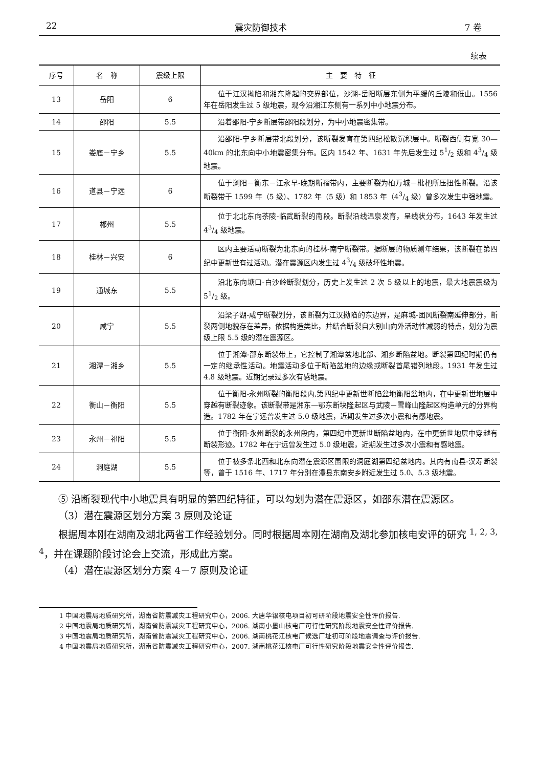22 震灾防御技术 7 卷
续表
| 序号 | 名 称 | 震级上限 | 主 要 特 征 |
| --- | --- | --- | --- |
| 13 | 岳阳 | 6 | 位于江汉拗陷和湘东隆起的交界部位，沙湖-岳阳断层东侧为平缓的丘陵和低山。1556 年在岳阳发生过 5 级地震，现今沿湘江东侧有一系列中小地震分布。 |
| 14 | 邵阳 | 5.5 | 沿着邵阳-宁乡断层带邵阳段划分，为中小地震密集带。 |
| 15 | 娄底－宁乡 | 5.5 | 沿邵阳-宁乡断层带北段划分，该断裂发育在第四纪松散沉积层中。断裂西侧有宽 30—40km 的北东向中小地震密集分布。区内 1542 年、1631 年先后发生过 51/2 级和 43/4 级地震。 |
| 16 | 道县－宁远 | 6 | 位于浏阳－衡东－江永早-晚期断褶带内，主要断裂为柏万城－枇杷所压扭性断裂。沿该断裂带于 1599 年（5 级）、1782 年（5 级）和 1853 年（43/4 级）曾多次发生中强地震。 |
| 17 | 郴州 | 5.5 | 位于北北东向茶陵-临武断裂的南段。断裂沿线温泉发育，呈线状分布，1643 年发生过 43/4 级地震。 |
| 18 | 桂林－兴安 | 6 | 区内主要活动断裂为北东向的桂林-南宁断裂带。据断层的物质测年结果，该断裂在第四纪中更新世有过活动。潜在震源区内发生过 43/4 级破坏性地震。 |
| 19 | 通城东 | 5.5 | 沿北东向塘口-白沙岭断裂划分，历史上发生过 2 次 5 级以上的地震，最大地震震级为 51/2 级。 |
| 20 | 咸宁 | 5.5 | 沿梁子湖-咸宁断裂划分，该断裂为江汉拗陷的东边界，是麻城-团风断裂南延伸部分，断裂两侧地貌存在差异，依据构造类比，并结合断裂自大别山向外活动性减弱的特点，划分为震级上限 5.5 级的潜在震源区。 |
| 21 | 湘潭－湘乡 | 5.5 | 位于湘潭-邵东断裂带上，它控制了湘潭盆地北部、湘乡断陷盆地。断裂第四纪时期仍有一定的继承性活动。地震活动多位于断陷盆地的边缘或断裂首尾错列地段。1931 年发生过 4.8 级地震。近期记录过多次有感地震。 |
| 22 | 衡山－衡阳 | 5.5 | 位于衡阳-永州断裂的衡阳段内,第四纪中更新世断陷盆地衡阳盆地内，在中更新世地层中穿越有断裂迹象。该断裂带是湘东—鄂东断块隆起区与武陵－雪峰山隆起区构造单元的分界构造。1782 年在宁远曾发生过 5.0 级地震，近期发生过多次小震和有感地震。 |
| 23 | 永州－祁阳 | 5.5 | 位于衡阳-永州断裂的永州段内，第四纪中更新世断陷盆地内，在中更新世地层中穿越有断裂形迹。1782 年在宁远曾发生过 5.0 级地震，近期发生过多次小震和有感地震。 |
| 24 | 洞庭湖 | 5.5 | 位于被多条北西和北东向潜在震源区围限的洞庭湖第四纪盆地内。其内有南县-汉寿断裂等，曾于 1516 年、1717 年分别在澧县东南安乡附近发生过 5.0、5.3 级地震。 |
⑤ 沿断裂现代中小地震具有明显的第四纪特征，可以勾划为潜在震源区，如邵东潜在震源区。
（3）潜在震源区划分方案 3 原则及论证
根据周本刚在湖南及湖北两省工作经验划分。同时根据周本刚在湖南及湖北参加核电安评的研究 <sup>1, 2, 3, 4</sup>，并在课题阶段讨论会上交流，形成此方案。
（4）潜在震源区划分方案 4－7 原则及论证
1 中国地震局地质研究所，湖南省防震减灾工程研究中心，2006. 大唐华银核电项目初可研阶段地震安全性评价报告.
2 中国地震局地质研究所，湖南省防震减灾工程研究中心，2006. 湖南小墨山核电厂可行性研究阶段地震安全性评价报告.
3 中国地震局地质研究所，湖南省防震减灾工程研究中心，2006. 湖南桃花江核电厂候选厂址初可阶段地震调查与评价报告.
4 中国地震局地质研究所，湖南省防震减灾工程研究中心，2007. 湖南桃花江核电厂可行性研究阶段地震安全性评价报告.